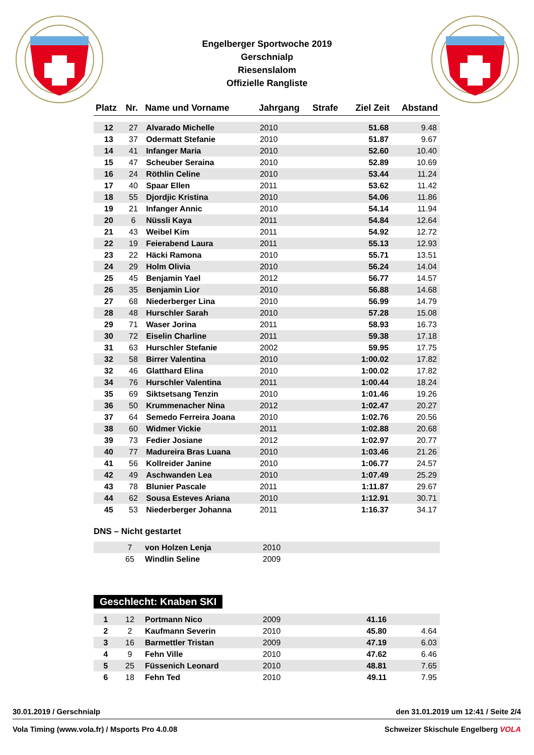Engelberger Sportwoche 2019
Gerschnialp
Riesenslalom
Offizielle Rangliste
| Platz | Nr. | Name und Vorname | Jahrgang | Strafe | Ziel Zeit | Abstand |
| --- | --- | --- | --- | --- | --- | --- |
| 12 | 27 | Alvarado Michelle | 2010 | | 51.68 | 9.48 |
| 13 | 37 | Odermatt Stefanie | 2010 | | 51.87 | 9.67 |
| 14 | 41 | Infanger Maria | 2010 | | 52.60 | 10.40 |
| 15 | 47 | Scheuber Seraina | 2010 | | 52.89 | 10.69 |
| 16 | 24 | Röthlin Celine | 2010 | | 53.44 | 11.24 |
| 17 | 40 | Spaar Ellen | 2011 | | 53.62 | 11.42 |
| 18 | 55 | Djordjic Kristina | 2010 | | 54.06 | 11.86 |
| 19 | 21 | Infanger Annic | 2010 | | 54.14 | 11.94 |
| 20 | 6 | Nüssli Kaya | 2011 | | 54.84 | 12.64 |
| 21 | 43 | Weibel Kim | 2011 | | 54.92 | 12.72 |
| 22 | 19 | Feierabend Laura | 2011 | | 55.13 | 12.93 |
| 23 | 22 | Häcki Ramona | 2010 | | 55.71 | 13.51 |
| 24 | 29 | Holm Olivia | 2010 | | 56.24 | 14.04 |
| 25 | 45 | Benjamin Yael | 2012 | | 56.77 | 14.57 |
| 26 | 35 | Benjamin Lior | 2010 | | 56.88 | 14.68 |
| 27 | 68 | Niederberger Lina | 2010 | | 56.99 | 14.79 |
| 28 | 48 | Hurschler Sarah | 2010 | | 57.28 | 15.08 |
| 29 | 71 | Waser Jorina | 2011 | | 58.93 | 16.73 |
| 30 | 72 | Eiselin Charline | 2011 | | 59.38 | 17.18 |
| 31 | 63 | Hurschler Stefanie | 2002 | | 59.95 | 17.75 |
| 32 | 58 | Birrer Valentina | 2010 | | 1:00.02 | 17.82 |
| 32 | 46 | Glatthard Elina | 2010 | | 1:00.02 | 17.82 |
| 34 | 76 | Hurschler Valentina | 2011 | | 1:00.44 | 18.24 |
| 35 | 69 | Siktsetsang Tenzin | 2010 | | 1:01.46 | 19.26 |
| 36 | 50 | Krummenacher Nina | 2012 | | 1:02.47 | 20.27 |
| 37 | 64 | Semedo Ferreira Joana | 2010 | | 1:02.76 | 20.56 |
| 38 | 60 | Widmer Vickie | 2011 | | 1:02.88 | 20.68 |
| 39 | 73 | Fedier Josiane | 2012 | | 1:02.97 | 20.77 |
| 40 | 77 | Madureira Bras Luana | 2010 | | 1:03.46 | 21.26 |
| 41 | 56 | Kollreider Janine | 2010 | | 1:06.77 | 24.57 |
| 42 | 49 | Aschwanden Lea | 2010 | | 1:07.49 | 25.29 |
| 43 | 78 | Blunier Pascale | 2011 | | 1:11.87 | 29.67 |
| 44 | 62 | Sousa Esteves Ariana | 2010 | | 1:12.91 | 30.71 |
| 45 | 53 | Niederberger Johanna | 2011 | | 1:16.37 | 34.17 |
DNS – Nicht gestartet
| | 7 | von Holzen Lenja | 2010 | |
| | 65 | Windlin Seline | 2009 | |
Geschlecht: Knaben SKI
| 1 | 12 | Portmann Nico | 2009 | | 41.16 | |
| 2 | 2 | Kaufmann Severin | 2010 | | 45.80 | 4.64 |
| 3 | 16 | Barmettler Tristan | 2009 | | 47.19 | 6.03 |
| 4 | 9 | Fehn Ville | 2010 | | 47.62 | 6.46 |
| 5 | 25 | Füssenich Leonard | 2010 | | 48.81 | 7.65 |
| 6 | 18 | Fehn Ted | 2010 | | 49.11 | 7.95 |
30.01.2019 / Gerschnialp den 31.01.2019 um 12:41 / Seite 2/4
Vola Timing (www.vola.fr) / Msports Pro 4.0.08 Schweizer Skischule Engelberg VOLA